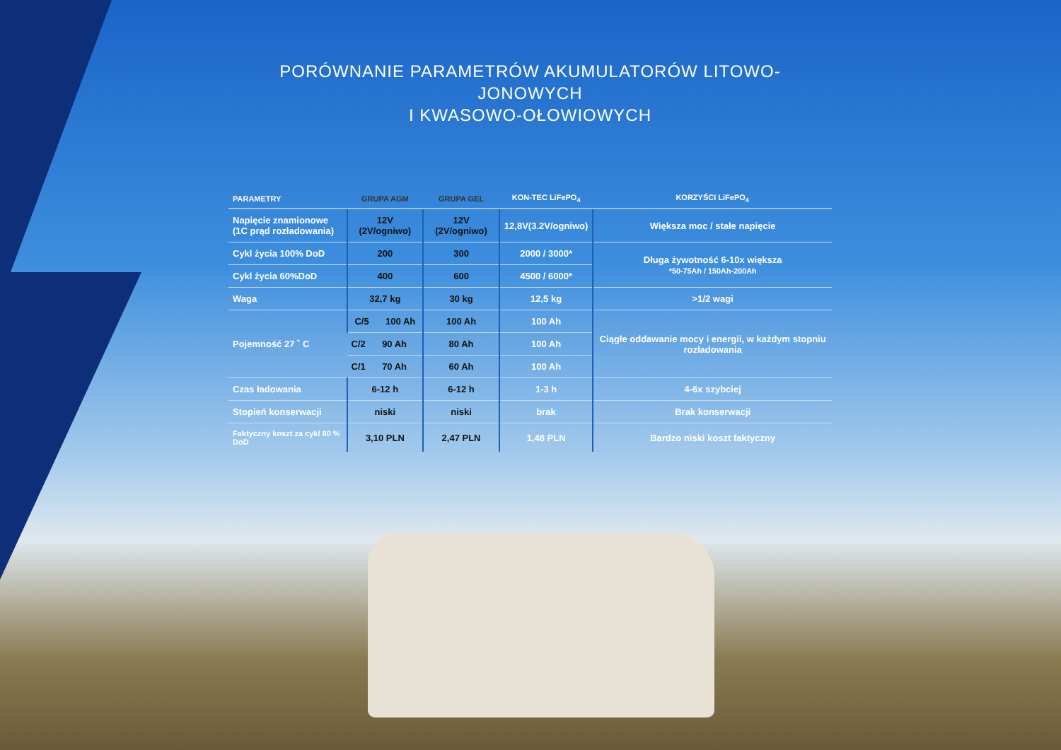PORÓWNANIE PARAMETRÓW AKUMULATORÓW LITOWO-JONOWYCH
I KWASOWO-OŁOWIOWYCH
| PARAMETRY | GRUPA AGM | GRUPA GEL | KON-TEC LiFePO<sub>4</sub> | KORZYŚCI LiFePO<sub>4</sub> |
| --- | --- | --- | --- | --- |
| Napięcie znamionowe (1C prąd rozładowania) | 12V (2V/ogniwo) | 12V (2V/ogniwo) | 12,8V(3.2V/ogniwo) | Większa moc / stałe napięcie |
| Cykl życia 100% DoD | 200 | 300 | 2000 / 3000* | Długa żywotność 6-10x większa *50-75Ah / 150Ah-200Ah |
| Cykl życia 60%DoD | 400 | 600 | 4500 / 6000* | |
| Waga | 32,7 kg | 30 kg | 12,5 kg | >1/2 wagi |
| Pojemność 27 ˚ C | C/5 100 Ah | 100 Ah | 100 Ah | Ciągłe oddawanie mocy i energii, w każdym stopniu rozładowania |
| | C/2 90 Ah | 80 Ah | 100 Ah | |
| | C/1 70 Ah | 60 Ah | 100 Ah | |
| Czas ładowania | 6-12 h | 6-12 h | 1-3 h | 4-6x szybciej |
| Stopień konserwacji | niski | niski | brak | Brak konserwacji |
| Faktyczny koszt za cykl 80 % DoD | 3,10 PLN | 2,47 PLN | 1,48 PLN | Bardzo niski koszt faktyczny |